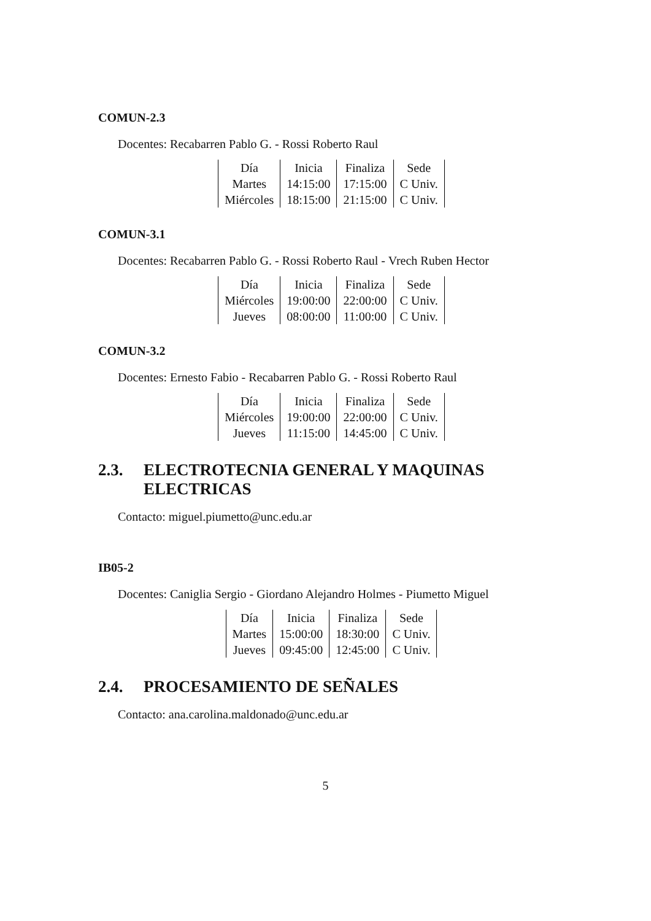COMUN-2.3
Docentes: Recabarren Pablo G. - Rossi Roberto Raul
| Día | Inicia | Finaliza | Sede |
| Martes | 14:15:00 | 17:15:00 | C Univ. |
| Miércoles | 18:15:00 | 21:15:00 | C Univ. |
COMUN-3.1
Docentes: Recabarren Pablo G. - Rossi Roberto Raul - Vrech Ruben Hector
| Día | Inicia | Finaliza | Sede |
| Miércoles | 19:00:00 | 22:00:00 | C Univ. |
| Jueves | 08:00:00 | 11:00:00 | C Univ. |
COMUN-3.2
Docentes: Ernesto Fabio - Recabarren Pablo G. - Rossi Roberto Raul
| Día | Inicia | Finaliza | Sede |
| Miércoles | 19:00:00 | 22:00:00 | C Univ. |
| Jueves | 11:15:00 | 14:45:00 | C Univ. |
2.3. ELECTROTECNIA GENERAL Y MAQUINAS ELECTRICAS
Contacto: miguel.piumetto@unc.edu.ar
IB05-2
Docentes: Caniglia Sergio - Giordano Alejandro Holmes - Piumetto Miguel
| Día | Inicia | Finaliza | Sede |
| Martes | 15:00:00 | 18:30:00 | C Univ. |
| Jueves | 09:45:00 | 12:45:00 | C Univ. |
2.4. PROCESAMIENTO DE SEÑALES
Contacto: ana.carolina.maldonado@unc.edu.ar
5